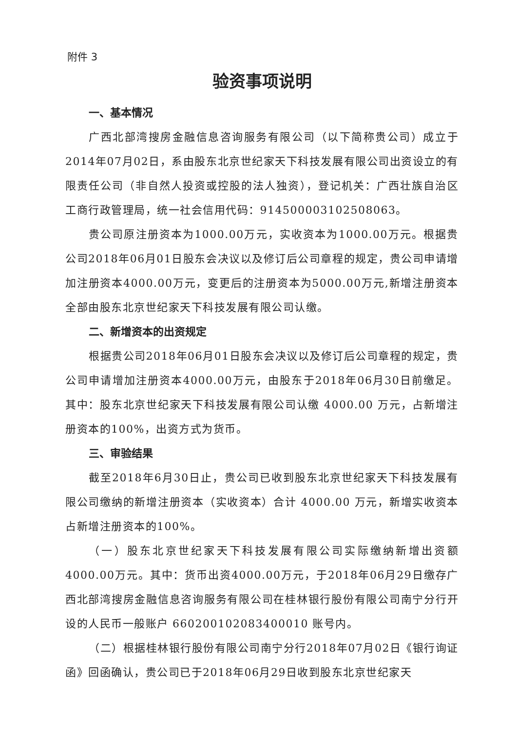附件 3
验资事项说明
一、基本情况
广西北部湾搜房金融信息咨询服务有限公司（以下简称贵公司）成立于2014年07月02日，系由股东北京世纪家天下科技发展有限公司出资设立的有限责任公司（非自然人投资或控股的法人独资），登记机关：广西壮族自治区工商行政管理局，统一社会信用代码：914500003102508063。
贵公司原注册资本为1000.00万元，实收资本为1000.00万元。根据贵公司2018年06月01日股东会决议以及修订后公司章程的规定，贵公司申请增加注册资本4000.00万元，变更后的注册资本为5000.00万元,新增注册资本全部由股东北京世纪家天下科技发展有限公司认缴。
二、新增资本的出资规定
根据贵公司2018年06月01日股东会决议以及修订后公司章程的规定，贵公司申请增加注册资本4000.00万元，由股东于2018年06月30日前缴足。其中：股东北京世纪家天下科技发展有限公司认缴 4000.00 万元，占新增注册资本的100%，出资方式为货币。
三、审验结果
截至2018年6月30日止，贵公司已收到股东北京世纪家天下科技发展有限公司缴纳的新增注册资本（实收资本）合计 4000.00 万元，新增实收资本占新增注册资本的100%。
（一）股东北京世纪家天下科技发展有限公司实际缴纳新增出资额4000.00万元。其中：货币出资4000.00万元，于2018年06月29日缴存广西北部湾搜房金融信息咨询服务有限公司在桂林银行股份有限公司南宁分行开设的人民币一般账户 660200102083400010 账号内。
（二）根据桂林银行股份有限公司南宁分行2018年07月02日《银行询证函》回函确认，贵公司已于2018年06月29日收到股东北京世纪家天